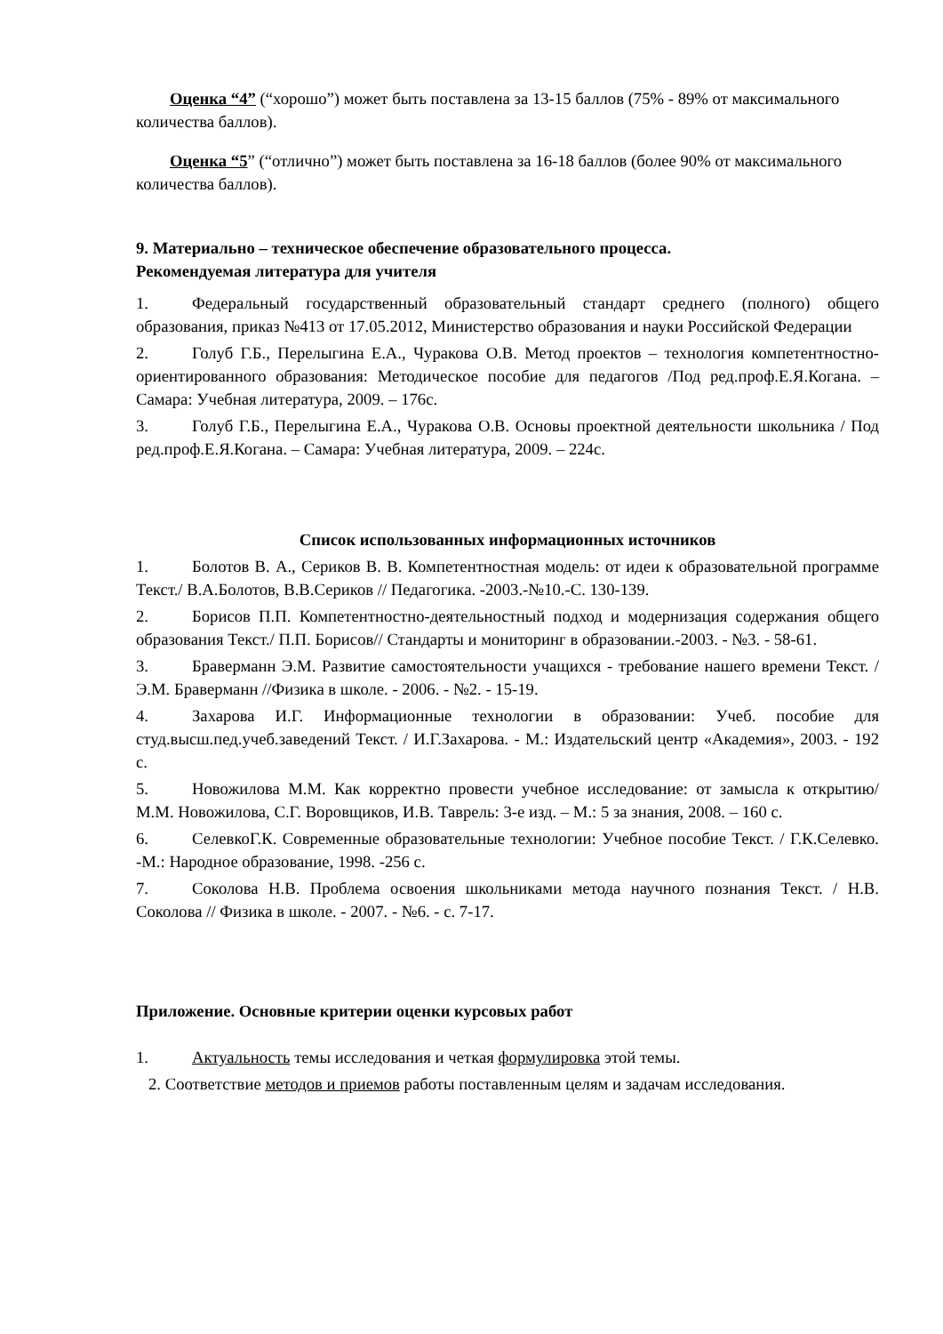Оценка “4” (“хорошо”) может быть поставлена за 13-15 баллов (75% - 89% от максимального количества баллов).
Оценка “5” (“отлично”) может быть поставлена за 16-18 баллов (более 90% от максимального количества баллов).
9. Материально – техническое обеспечение образовательного процесса.
Рекомендуемая литература для учителя
1. Федеральный государственный образовательный стандарт среднего (полного) общего образования, приказ №413 от 17.05.2012, Министерство образования и науки Российской Федерации
2. Голуб Г.Б., Перелыгина Е.А., Чуракова О.В. Метод проектов – технология компетентностно-ориентированного образования: Методическое пособие для педагогов /Под ред.проф.Е.Я.Когана. – Самара: Учебная литература, 2009. – 176с.
3. Голуб Г.Б., Перелыгина Е.А., Чуракова О.В. Основы проектной деятельности школьника / Под ред.проф.Е.Я.Когана. – Самара: Учебная литература, 2009. – 224с.
Список использованных информационных источников
1. Болотов В. А., Сериков В. В. Компетентностная модель: от идеи к образовательной программе Текст./ В.А.Болотов, В.В.Сериков // Педагогика. -2003.-№10.-С. 130-139.
2. Борисов П.П. Компетентностно-деятельностный подход и модернизация содержания общего образования Текст./ П.П. Борисов// Стандарты и мониторинг в образовании.-2003. - №3. - 58-61.
3. Браверманн Э.М. Развитие самостоятельности учащихся - требование нашего времени Текст. / Э.М. Браверманн //Физика в школе. - 2006. - №2. - 15-19.
4. Захарова И.Г. Информационные технологии в образовании: Учеб. пособие для студ.высш.пед.учеб.заведений Текст. / И.Г.Захарова. - М.: Издательский центр «Академия», 2003. - 192 с.
5. Новожилова М.М. Как корректно провести учебное исследование: от замысла к открытию/ М.М. Новожилова, С.Г. Воровщиков, И.В. Таврель: 3-е изд. – М.: 5 за знания, 2008. – 160 с.
6. СелевкоГ.К. Современные образовательные технологии: Учебное пособие Текст. / Г.К.Селевко. -М.: Народное образование, 1998. -256 с.
7. Соколова Н.В. Проблема освоения школьниками метода научного познания Текст. / Н.В. Соколова // Физика в школе. - 2007. - №6. - с. 7-17.
Приложение. Основные критерии оценки курсовых работ
1. Актуальность темы исследования и четкая формулировка этой темы.
2. Соответствие методов и приемов работы поставленным целям и задачам исследования.